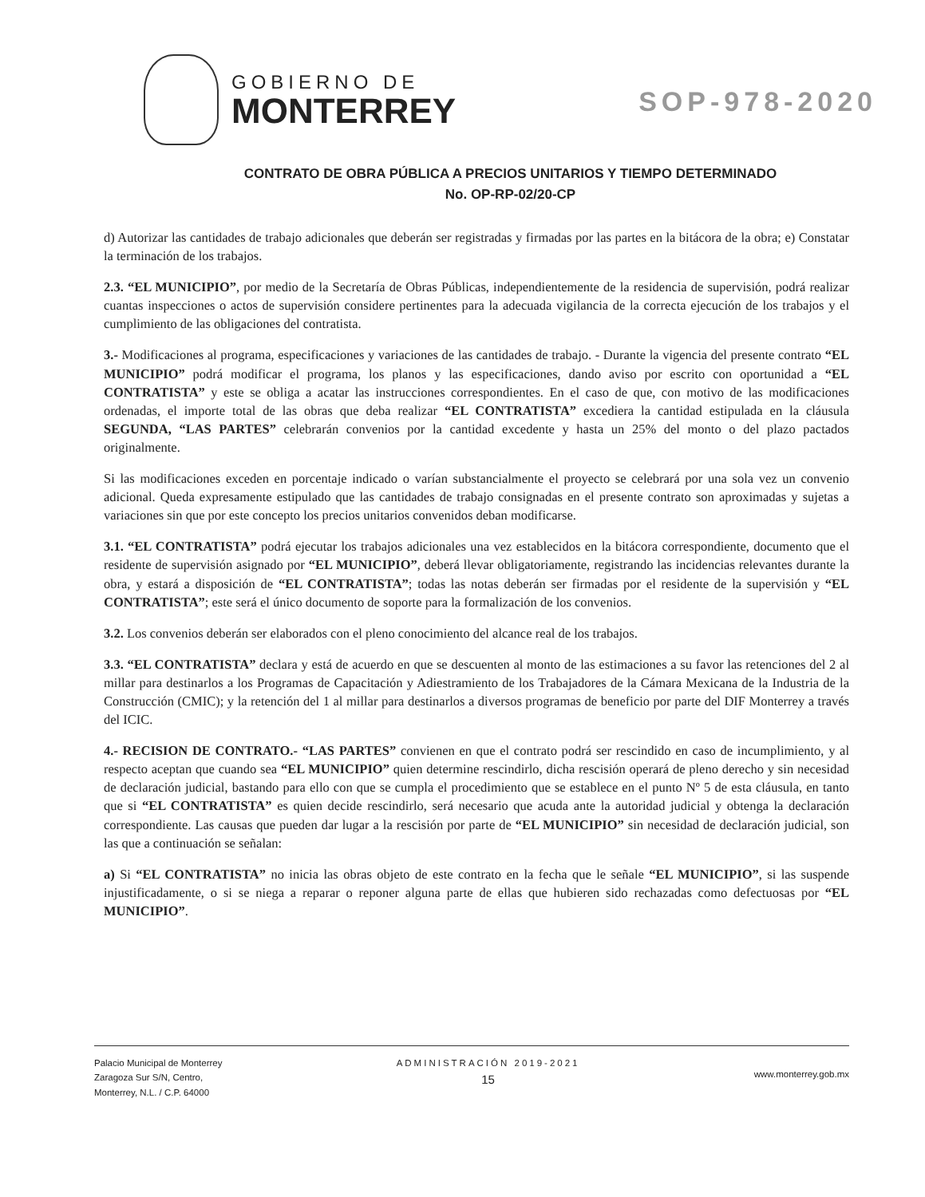GOBIERNO DE
MONTERREY
SOP-978-2020
CONTRATO DE OBRA PÚBLICA A PRECIOS UNITARIOS Y TIEMPO DETERMINADO
No. OP-RP-02/20-CP
d) Autorizar las cantidades de trabajo adicionales que deberán ser registradas y firmadas por las partes en la bitácora de la obra; e) Constatar la terminación de los trabajos.
2.3. “EL MUNICIPIO”, por medio de la Secretaría de Obras Públicas, independientemente de la residencia de supervisión, podrá realizar cuantas inspecciones o actos de supervisión considere pertinentes para la adecuada vigilancia de la correcta ejecución de los trabajos y el cumplimiento de las obligaciones del contratista.
3.- Modificaciones al programa, especificaciones y variaciones de las cantidades de trabajo. - Durante la vigencia del presente contrato “EL MUNICIPIO” podrá modificar el programa, los planos y las especificaciones, dando aviso por escrito con oportunidad a “EL CONTRATISTA” y este se obliga a acatar las instrucciones correspondientes. En el caso de que, con motivo de las modificaciones ordenadas, el importe total de las obras que deba realizar “EL CONTRATISTA” excediera la cantidad estipulada en la cláusula SEGUNDA, “LAS PARTES” celebrarán convenios por la cantidad excedente y hasta un 25% del monto o del plazo pactados originalmente.
Si las modificaciones exceden en porcentaje indicado o varían substancialmente el proyecto se celebrará por una sola vez un convenio adicional. Queda expresamente estipulado que las cantidades de trabajo consignadas en el presente contrato son aproximadas y sujetas a variaciones sin que por este concepto los precios unitarios convenidos deban modificarse.
3.1. “EL CONTRATISTA” podrá ejecutar los trabajos adicionales una vez establecidos en la bitácora correspondiente, documento que el residente de supervisión asignado por “EL MUNICIPIO”, deberá llevar obligatoriamente, registrando las incidencias relevantes durante la obra, y estará a disposición de “EL CONTRATISTA”; todas las notas deberán ser firmadas por el residente de la supervisión y “EL CONTRATISTA”; este será el único documento de soporte para la formalización de los convenios.
3.2. Los convenios deberán ser elaborados con el pleno conocimiento del alcance real de los trabajos.
3.3. “EL CONTRATISTA” declara y está de acuerdo en que se descuenten al monto de las estimaciones a su favor las retenciones del 2 al millar para destinarlos a los Programas de Capacitación y Adiestramiento de los Trabajadores de la Cámara Mexicana de la Industria de la Construcción (CMIC); y la retención del 1 al millar para destinarlos a diversos programas de beneficio por parte del DIF Monterrey a través del ICIC.
4.- RECISION DE CONTRATO.- “LAS PARTES” convienen en que el contrato podrá ser rescindido en caso de incumplimiento, y al respecto aceptan que cuando sea “EL MUNICIPIO” quien determine rescindirlo, dicha rescisión operará de pleno derecho y sin necesidad de declaración judicial, bastando para ello con que se cumpla el procedimiento que se establece en el punto Nº 5 de esta cláusula, en tanto que si “EL CONTRATISTA” es quien decide rescindirlo, será necesario que acuda ante la autoridad judicial y obtenga la declaración correspondiente. Las causas que pueden dar lugar a la rescisión por parte de “EL MUNICIPIO” sin necesidad de declaración judicial, son las que a continuación se señalan:
a) Si “EL CONTRATISTA” no inicia las obras objeto de este contrato en la fecha que le señale “EL MUNICIPIO”, si las suspende injustificadamente, o si se niega a reparar o reponer alguna parte de ellas que hubieren sido rechazadas como defectuosas por “EL MUNICIPIO”.
Palacio Municipal de Monterrey
Zaragoza Sur S/N, Centro,
Monterrey, N.L. / C.P. 64000
ADMINISTRACIÓN 2019-2021
15
www.monterrey.gob.mx